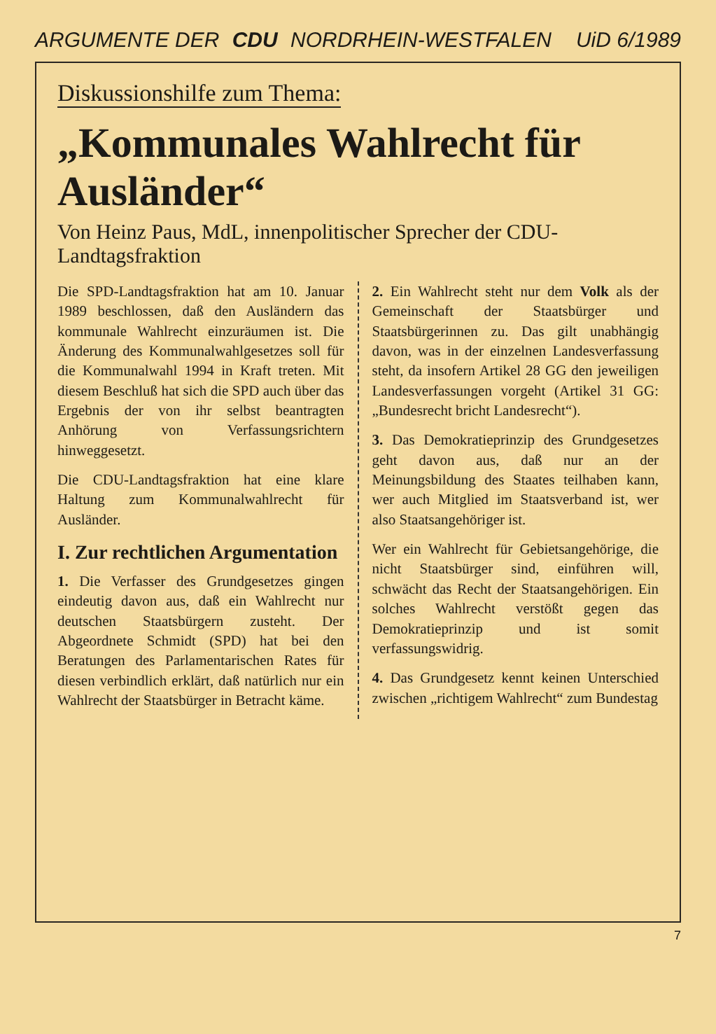ARGUMENTE DER CDU NORDRHEIN-WESTFALEN UiD 6/1989
Diskussionshilfe zum Thema:
„Kommunales Wahlrecht für Ausländer“
Von Heinz Paus, MdL, innenpolitischer Sprecher der CDU-Landtagsfraktion
Die SPD-Landtagsfraktion hat am 10. Januar 1989 beschlossen, daß den Ausländern das kommunale Wahlrecht einzuräumen ist. Die Änderung des Kommunalwahlgesetzes soll für die Kommunalwahl 1994 in Kraft treten. Mit diesem Beschluß hat sich die SPD auch über das Ergebnis der von ihr selbst beantragten Anhörung von Verfassungsrichtern hinweggesetzt.
Die CDU-Landtagsfraktion hat eine klare Haltung zum Kommunalwahlrecht für Ausländer.
I. Zur rechtlichen Argumentation
1. Die Verfasser des Grundgesetzes gingen eindeutig davon aus, daß ein Wahlrecht nur deutschen Staatsbürgern zusteht. Der Abgeordnete Schmidt (SPD) hat bei den Beratungen des Parlamentarischen Rates für diesen verbindlich erklärt, daß natürlich nur ein Wahlrecht der Staatsbürger in Betracht käme.
2. Ein Wahlrecht steht nur dem Volk als der Gemeinschaft der Staatsbürger und Staatsbürgerinnen zu. Das gilt unabhängig davon, was in der einzelnen Landesverfassung steht, da insofern Artikel 28 GG den jeweiligen Landesverfassungen vorgeht (Artikel 31 GG: „Bundesrecht bricht Landesrecht“).
3. Das Demokratieprinzip des Grundgesetzes geht davon aus, daß nur an der Meinungsbildung des Staates teilhaben kann, wer auch Mitglied im Staatsverband ist, wer also Staatsangehöriger ist.
Wer ein Wahlrecht für Gebietsangehörige, die nicht Staatsbürger sind, einführen will, schwächt das Recht der Staatsangehörigen. Ein solches Wahlrecht verstößt gegen das Demokratieprinzip und ist somit verfassungswidrig.
4. Das Grundgesetz kennt keinen Unterschied zwischen „richtigem Wahlrecht“ zum Bundestag
7